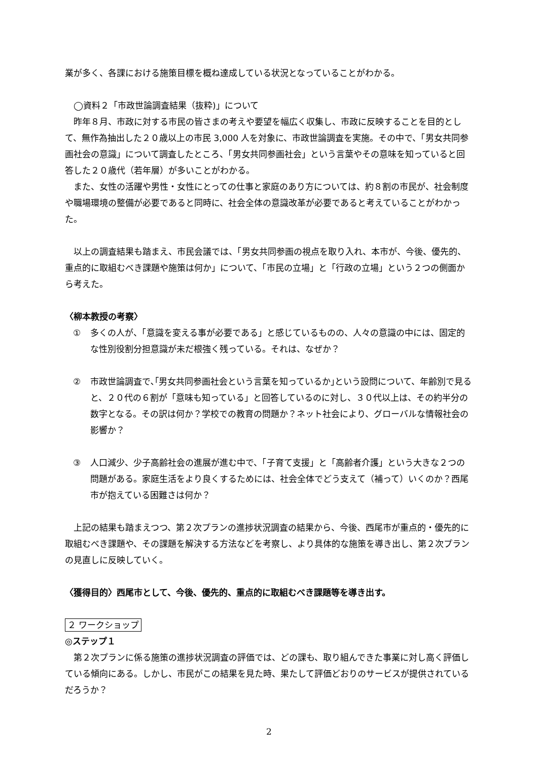業が多く、各課における施策目標を概ね達成している状況となっていることがわかる。
◯資料２「市政世論調査結果（抜粋)」について
昨年８月、市政に対する市民の皆さまの考えや要望を幅広く収集し、市政に反映することを目的として、無作為抽出した２０歳以上の市民 3,000 人を対象に、市政世論調査を実施。その中で、「男女共同参画社会の意識」について調査したところ、「男女共同参画社会」という言葉やその意味を知っていると回答した２０歳代（若年層）が多いことがわかる。
また、女性の活躍や男性・女性にとっての仕事と家庭のあり方については、約８割の市民が、社会制度や職場環境の整備が必要であると同時に、社会全体の意識改革が必要であると考えていることがわかった。
以上の調査結果も踏まえ、市民会議では、「男女共同参画の視点を取り入れ、本市が、今後、優先的、重点的に取組むべき課題や施策は何か」について、「市民の立場」と「行政の立場」という２つの側面から考えた。
〈柳本教授の考察〉
① 多くの人が、「意識を変える事が必要である」と感じているものの、人々の意識の中には、固定的な性別役割分担意識が未だ根強く残っている。それは、なぜか？
② 市政世論調査で､｢男女共同参画社会という言葉を知っているか｣という設問について、年齢別で見ると、２０代の６割が「意味も知っている」と回答しているのに対し、３０代以上は、その約半分の数字となる。その訳は何か？学校での教育の問題か？ネット社会により、グローバルな情報社会の影響か？
③ 人口減少、少子高齢社会の進展が進む中で、「子育て支援」と「高齢者介護」という大きな２つの問題がある。家庭生活をより良くするためには、社会全体でどう支えて（補って）いくのか？西尾市が抱えている困難さは何か？
上記の結果も踏まえつつ、第２次プランの進捗状況調査の結果から、今後、西尾市が重点的・優先的に取組むべき課題や、その課題を解決する方法などを考察し、より具体的な施策を導き出し、第２次プランの見直しに反映していく。
〈獲得目的〉西尾市として、今後、優先的、重点的に取組むべき課題等を導き出す。
２ ワークショップ
◎ステップ１
第２次プランに係る施策の進捗状況調査の評価では、どの課も、取り組んできた事業に対し高く評価している傾向にある。しかし、市民がこの結果を見た時、果たして評価どおりのサービスが提供されているだろうか？
2